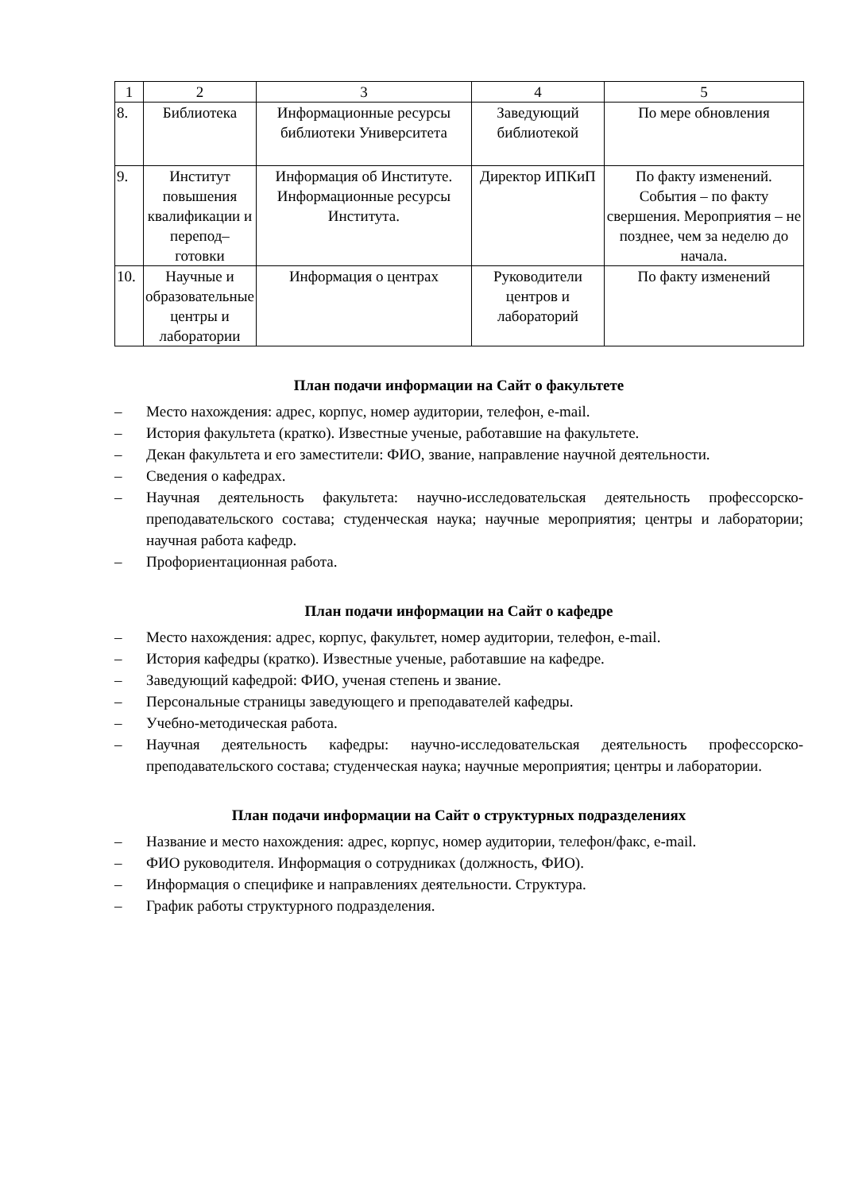| 1 | 2 | 3 | 4 | 5 |
| 8. | Библиотека | Информационные ресурсы библиотеки Университета | Заведующий библиотекой | По мере обновления |
| 9. | Институт повышения квалификации и перепод–готовки | Информация об Институте. Информационные ресурсы Института. | Директор ИПКиП | По факту изменений. События – по факту свершения. Мероприятия – не позднее, чем за неделю до начала. |
| 10. | Научные и образовательные центры и лаборатории | Информация о центрах | Руководители центров и лабораторий | По факту изменений |
План подачи информации на Сайт о факультете
– Место нахождения: адрес, корпус, номер аудитории, телефон, e-mail.
– История факультета (кратко). Известные ученые, работавшие на факультете.
– Декан факультета и его заместители: ФИО, звание, направление научной деятельности.
– Сведения о кафедрах.
– Научная деятельность факультета: научно-исследовательская деятельность профессорско-преподавательского состава; студенческая наука; научные мероприятия; центры и лаборатории; научная работа кафедр.
– Профориентационная работа.
План подачи информации на Сайт о кафедре
– Место нахождения: адрес, корпус, факультет, номер аудитории, телефон, e-mail.
– История кафедры (кратко). Известные ученые, работавшие на кафедре.
– Заведующий кафедрой: ФИО, ученая степень и звание.
– Персональные страницы заведующего и преподавателей кафедры.
– Учебно-методическая работа.
– Научная деятельность кафедры: научно-исследовательская деятельность профессорско-преподавательского состава; студенческая наука; научные мероприятия; центры и лаборатории.
План подачи информации на Сайт о структурных подразделениях
– Название и место нахождения: адрес, корпус, номер аудитории, телефон/факс, e-mail.
– ФИО руководителя. Информация о сотрудниках (должность, ФИО).
– Информация о специфике и направлениях деятельности. Структура.
– График работы структурного подразделения.